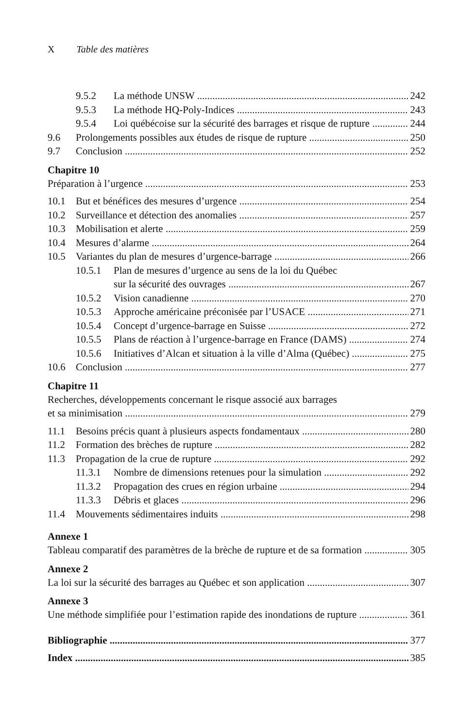X Table des matières
9.5.2 La méthode UNSW 242
9.5.3 La méthode HQ-Poly-Indices 243
9.5.4 Loi québécoise sur la sécurité des barrages et risque de rupture 244
9.6 Prolongements possibles aux études de risque de rupture 250
9.7 Conclusion 252
Chapitre 10
Préparation à l’urgence 253
10.1 But et bénéfices des mesures d’urgence 254
10.2 Surveillance et détection des anomalies 257
10.3 Mobilisation et alerte 259
10.4 Mesures d’alarme 264
10.5 Variantes du plan de mesures d’urgence-barrage 266
10.5.1 Plan de mesures d’urgence au sens de la loi du Québec
sur la sécurité des ouvrages 267
10.5.2 Vision canadienne 270
10.5.3 Approche américaine préconisée par l’USACE 271
10.5.4 Concept d’urgence-barrage en Suisse 272
10.5.5 Plans de réaction à l’urgence-barrage en France (DAMS) 274
10.5.6 Initiatives d’Alcan et situation à la ville d’Alma (Québec) 275
10.6 Conclusion 277
Chapitre 11
Recherches, développements concernant le risque associé aux barrages
et sa minimisation 279
11.1 Besoins précis quant à plusieurs aspects fondamentaux 280
11.2 Formation des brèches de rupture 282
11.3 Propagation de la crue de rupture 292
11.3.1 Nombre de dimensions retenues pour la simulation 292
11.3.2 Propagation des crues en région urbaine 294
11.3.3 Débris et glaces 296
11.4 Mouvements sédimentaires induits 298
Annexe 1
Tableau comparatif des paramètres de la brèche de rupture et de sa formation 305
Annexe 2
La loi sur la sécurité des barrages au Québec et son application 307
Annexe 3
Une méthode simplifiée pour l’estimation rapide des inondations de rupture 361
Bibliographie 377
Index 385